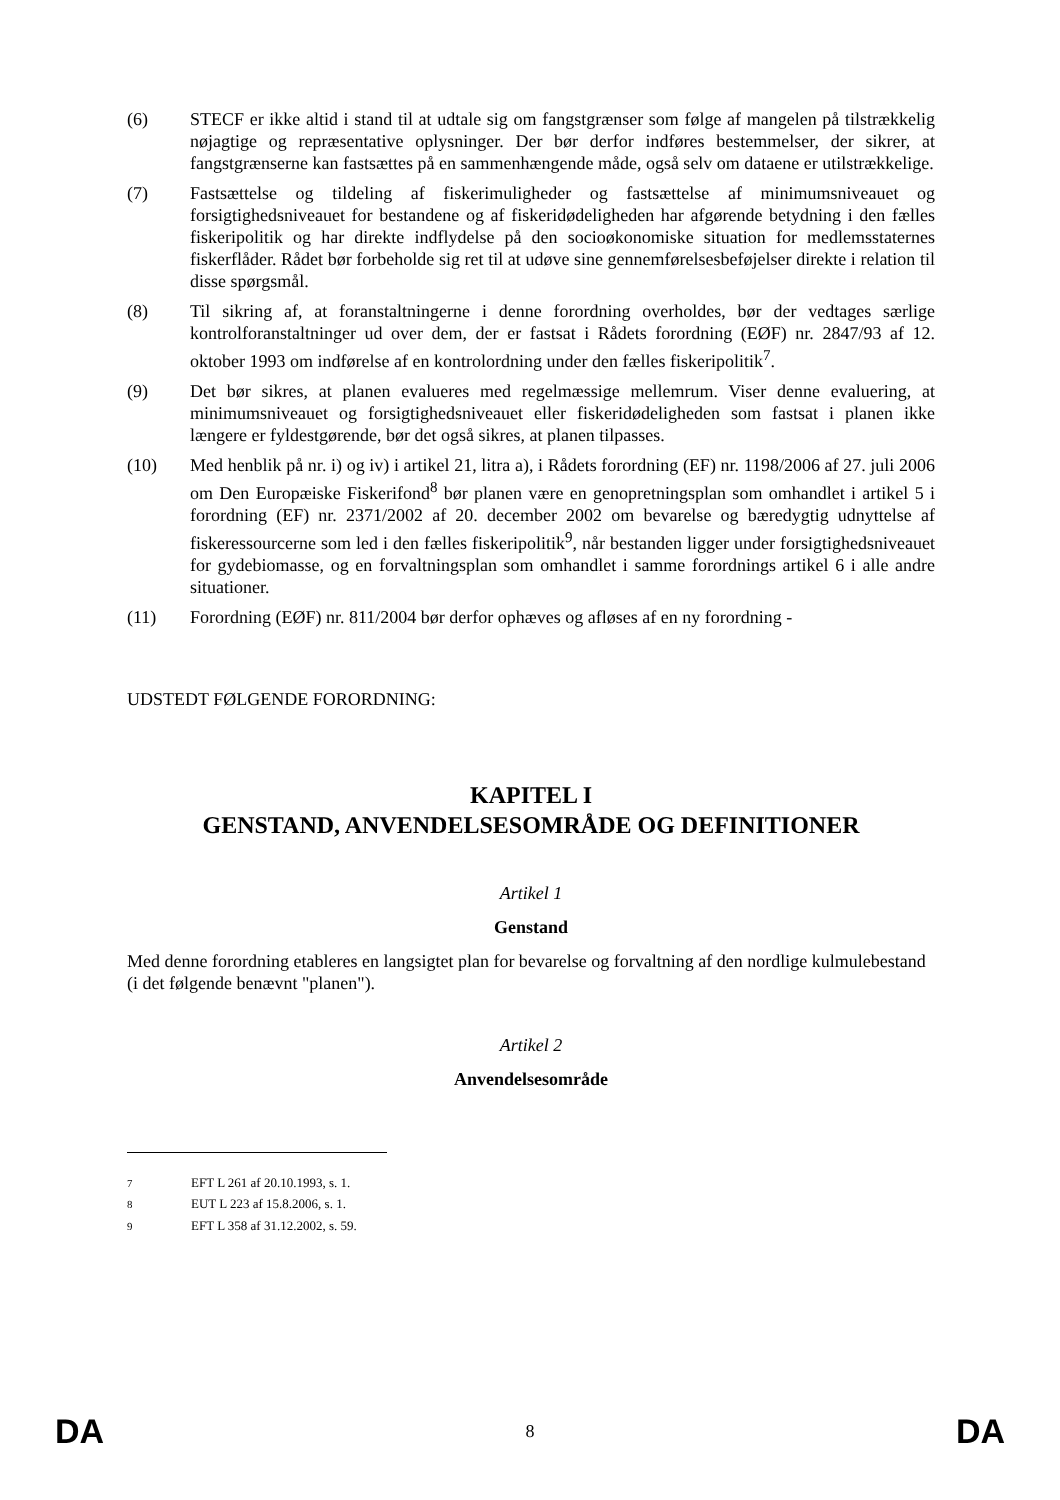(6) STECF er ikke altid i stand til at udtale sig om fangstgrænser som følge af mangelen på tilstrækkelig nøjagtige og repræsentative oplysninger. Der bør derfor indføres bestemmelser, der sikrer, at fangstgrænserne kan fastsættes på en sammenhængende måde, også selv om dataene er utilstrækkelige.
(7) Fastsættelse og tildeling af fiskerimuligheder og fastsættelse af minimumsniveauet og forsigtighedsniveauet for bestandene og af fiskeridødeligheden har afgørende betydning i den fælles fiskeripolitik og har direkte indflydelse på den socioøkonomiske situation for medlemsstaternes fiskerflåder. Rådet bør forbeholde sig ret til at udøve sine gennemførelsesbeføjelser direkte i relation til disse spørgsmål.
(8) Til sikring af, at foranstaltningerne i denne forordning overholdes, bør der vedtages særlige kontrolforanstaltninger ud over dem, der er fastsat i Rådets forordning (EØF) nr. 2847/93 af 12. oktober 1993 om indførelse af en kontrolordning under den fælles fiskeripolitik<sup>7</sup>.
(9) Det bør sikres, at planen evalueres med regelmæssige mellemrum. Viser denne evaluering, at minimumsniveauet og forsigtighedsniveauet eller fiskeridødeligheden som fastsat i planen ikke længere er fyldestgørende, bør det også sikres, at planen tilpasses.
(10) Med henblik på nr. i) og iv) i artikel 21, litra a), i Rådets forordning (EF) nr. 1198/2006 af 27. juli 2006 om Den Europæiske Fiskerifond<sup>8</sup> bør planen være en genopretningsplan som omhandlet i artikel 5 i forordning (EF) nr. 2371/2002 af 20. december 2002 om bevarelse og bæredygtig udnyttelse af fiskeressourcerne som led i den fælles fiskeripolitik<sup>9</sup>, når bestanden ligger under forsigtighedsniveauet for gydebiomasse, og en forvaltningsplan som omhandlet i samme forordnings artikel 6 i alle andre situationer.
(11) Forordning (EØF) nr. 811/2004 bør derfor ophæves og afløses af en ny forordning -
UDSTEDT FØLGENDE FORORDNING:
KAPITEL I
GENSTAND, ANVENDELSESOMRÅDE OG DEFINITIONER
Artikel 1
Genstand
Med denne forordning etableres en langsigtet plan for bevarelse og forvaltning af den nordlige kulmulebestand (i det følgende benævnt "planen").
Artikel 2
Anvendelsesområde
<sup>7</sup> EFT L 261 af 20.10.1993, s. 1.
<sup>8</sup> EUT L 223 af 15.8.2006, s. 1.
<sup>9</sup> EFT L 358 af 31.12.2002, s. 59.
DA 8 DA